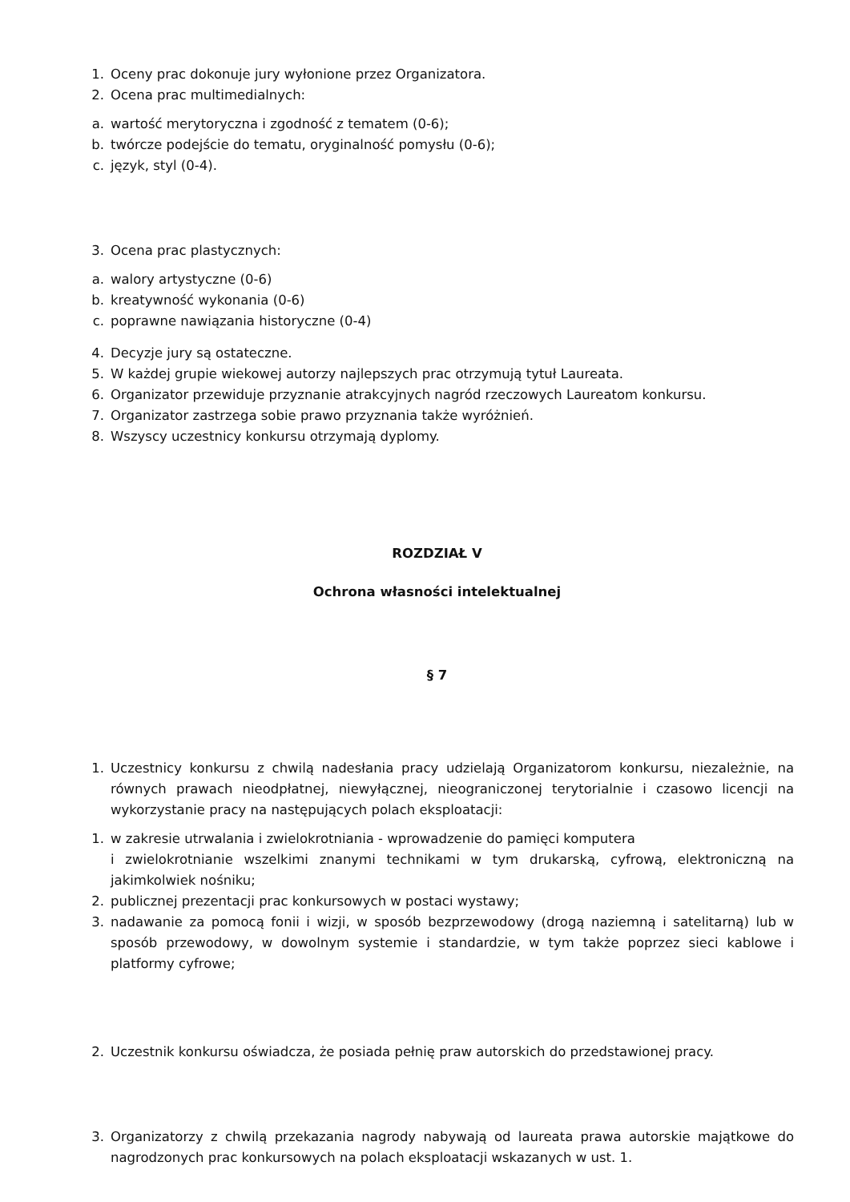1. Oceny prac dokonuje jury wyłonione przez Organizatora.
2. Ocena prac multimedialnych:
a. wartość merytoryczna i zgodność z tematem (0-6);
b. twórcze podejście do tematu, oryginalność pomysłu (0-6);
c. język, styl (0-4).
3. Ocena prac plastycznych:
a. walory artystyczne (0-6)
b. kreatywność wykonania (0-6)
c. poprawne nawiązania historyczne (0-4)
4. Decyzje jury są ostateczne.
5. W każdej grupie wiekowej autorzy najlepszych prac otrzymują tytuł Laureata.
6. Organizator przewiduje przyznanie atrakcyjnych nagród rzeczowych Laureatom konkursu.
7. Organizator zastrzega sobie prawo przyznania także wyróżnień.
8. Wszyscy uczestnicy konkursu otrzymają dyplomy.
ROZDZIAŁ V
Ochrona własności intelektualnej
§ 7
1. Uczestnicy konkursu z chwilą nadesłania pracy udzielają Organizatorom konkursu, niezależnie, na równych prawach nieodpłatnej, niewyłącznej, nieograniczonej terytorialnie i czasowo licencji na wykorzystanie pracy na następujących polach eksploatacji:
1. w zakresie utrwalania i zwielokrotniania - wprowadzenie do pamięci komputera
i zwielokrotnianie wszelkimi znanymi technikami w tym drukarską, cyfrową, elektroniczną na jakimkolwiek nośniku;
2. publicznej prezentacji prac konkursowych w postaci wystawy;
3. nadawanie za pomocą fonii i wizji, w sposób bezprzewodowy (drogą naziemną i satelitarną) lub w sposób przewodowy, w dowolnym systemie i standardzie, w tym także poprzez sieci kablowe i platformy cyfrowe;
2. Uczestnik konkursu oświadcza, że posiada pełnię praw autorskich do przedstawionej pracy.
3. Organizatorzy z chwilą przekazania nagrody nabywają od laureata prawa autorskie majątkowe do nagrodzonych prac konkursowych na polach eksploatacji wskazanych w ust. 1.